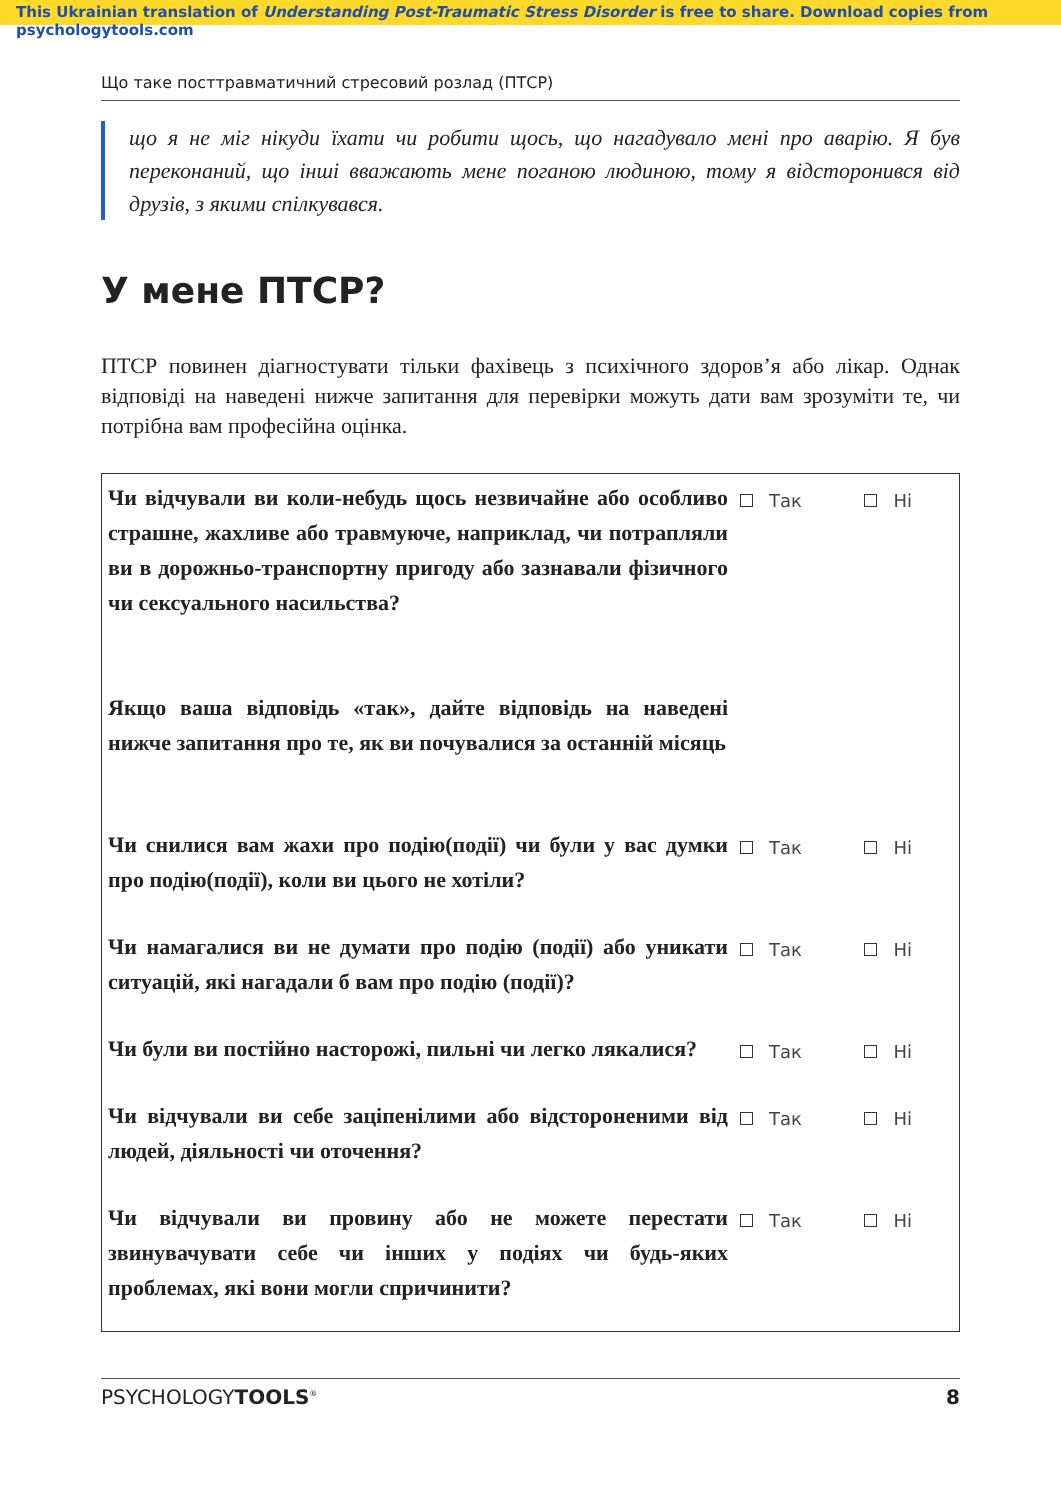This Ukrainian translation of Understanding Post-Traumatic Stress Disorder is free to share. Download copies from psychologytools.com
Що таке посттравматичний стресовий розлад (ПТСР)
що я не міг нікуди їхати чи робити щось, що нагадувало мені про аварію. Я був переконаний, що інші вважають мене поганою людиною, тому я відсторонився від друзів, з якими спілкувався.
У мене ПТСР?
ПТСР повинен діагностувати тільки фахівець з психічного здоров’я або лікар. Однак відповіді на наведені нижче запитання для перевірки можуть дати вам зрозуміти те, чи потрібна вам професійна оцінка.
| Чи відчували ви коли-небудь щось незвичайне або особливо страшне, жахливе або травмуюче, наприклад, чи потрапляли ви в дорожньо-транспортну пригоду або зазнавали фізичного чи сексуального насильства? Якщо ваша відповідь «так», дайте відповідь на наведені нижче запитання про те, як ви почувалися за останній місяць | Так | Ні |
| Чи снилися вам жахи про подію(події) чи були у вас думки про подію(події), коли ви цього не хотіли? | Так | Ні |
| Чи намагалися ви не думати про подію (події) або уникати ситуацій, які нагадали б вам про подію (події)? | Так | Ні |
| Чи були ви постійно насторожі, пильні чи легко лякалися? | Так | Ні |
| Чи відчували ви себе заціпенілими або відстороненими від людей, діяльності чи оточення? | Так | Ні |
| Чи відчували ви провину або не можете перестати звинувачувати себе чи інших у подіях чи будь-яких проблемах, які вони могли спричинити? | Так | Ні |
PSYCHOLOGYTOOLS<sup>®</sup> 8